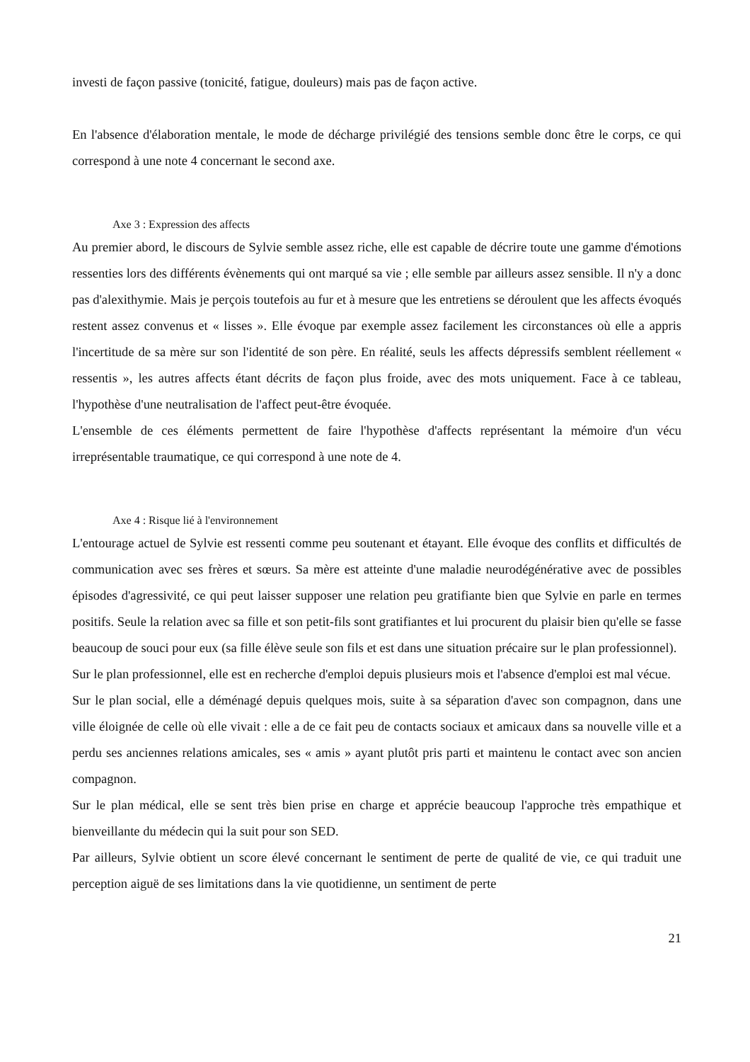investi de façon passive (tonicité, fatigue, douleurs) mais pas de façon active.
En l'absence d'élaboration mentale, le mode de décharge privilégié des tensions semble donc être le corps, ce qui correspond à une note 4 concernant le second axe.
Axe 3 : Expression des affects
Au premier abord, le discours de Sylvie semble assez riche, elle est capable de décrire toute une gamme d'émotions ressenties lors des différents évènements qui ont marqué sa vie ; elle semble par ailleurs assez sensible. Il n'y a donc pas d'alexithymie. Mais je perçois toutefois au fur et à mesure que les entretiens se déroulent que les affects évoqués restent assez convenus et « lisses ». Elle évoque par exemple assez facilement les circonstances où elle a appris l'incertitude de sa mère sur son l'identité de son père. En réalité, seuls les affects dépressifs semblent réellement « ressentis », les autres affects étant décrits de façon plus froide, avec des mots uniquement. Face à ce tableau, l'hypothèse d'une neutralisation de l'affect peut-être évoquée.
L'ensemble de ces éléments permettent de faire l'hypothèse d'affects représentant la mémoire d'un vécu irreprésentable traumatique, ce qui correspond à une note de 4.
Axe 4 : Risque lié à l'environnement
L'entourage actuel de Sylvie est ressenti comme peu soutenant et étayant. Elle évoque des conflits et difficultés de communication avec ses frères et sœurs. Sa mère est atteinte d'une maladie neurodégénérative avec de possibles épisodes d'agressivité, ce qui peut laisser supposer une relation peu gratifiante bien que Sylvie en parle en termes positifs. Seule la relation avec sa fille et son petit-fils sont gratifiantes et lui procurent du plaisir bien qu'elle se fasse beaucoup de souci pour eux (sa fille élève seule son fils et est dans une situation précaire sur le plan professionnel).
Sur le plan professionnel, elle est en recherche d'emploi depuis plusieurs mois et l'absence d'emploi est mal vécue.
Sur le plan social, elle a déménagé depuis quelques mois, suite à sa séparation d'avec son compagnon, dans une ville éloignée de celle où elle vivait : elle a de ce fait peu de contacts sociaux et amicaux dans sa nouvelle ville et a perdu ses anciennes relations amicales, ses « amis » ayant plutôt pris parti et maintenu le contact avec son ancien compagnon.
Sur le plan médical, elle se sent très bien prise en charge et apprécie beaucoup l'approche très empathique et bienveillante du médecin qui la suit pour son SED.
Par ailleurs, Sylvie obtient un score élevé concernant le sentiment de perte de qualité de vie, ce qui traduit une perception aiguë de ses limitations dans la vie quotidienne, un sentiment de perte
21